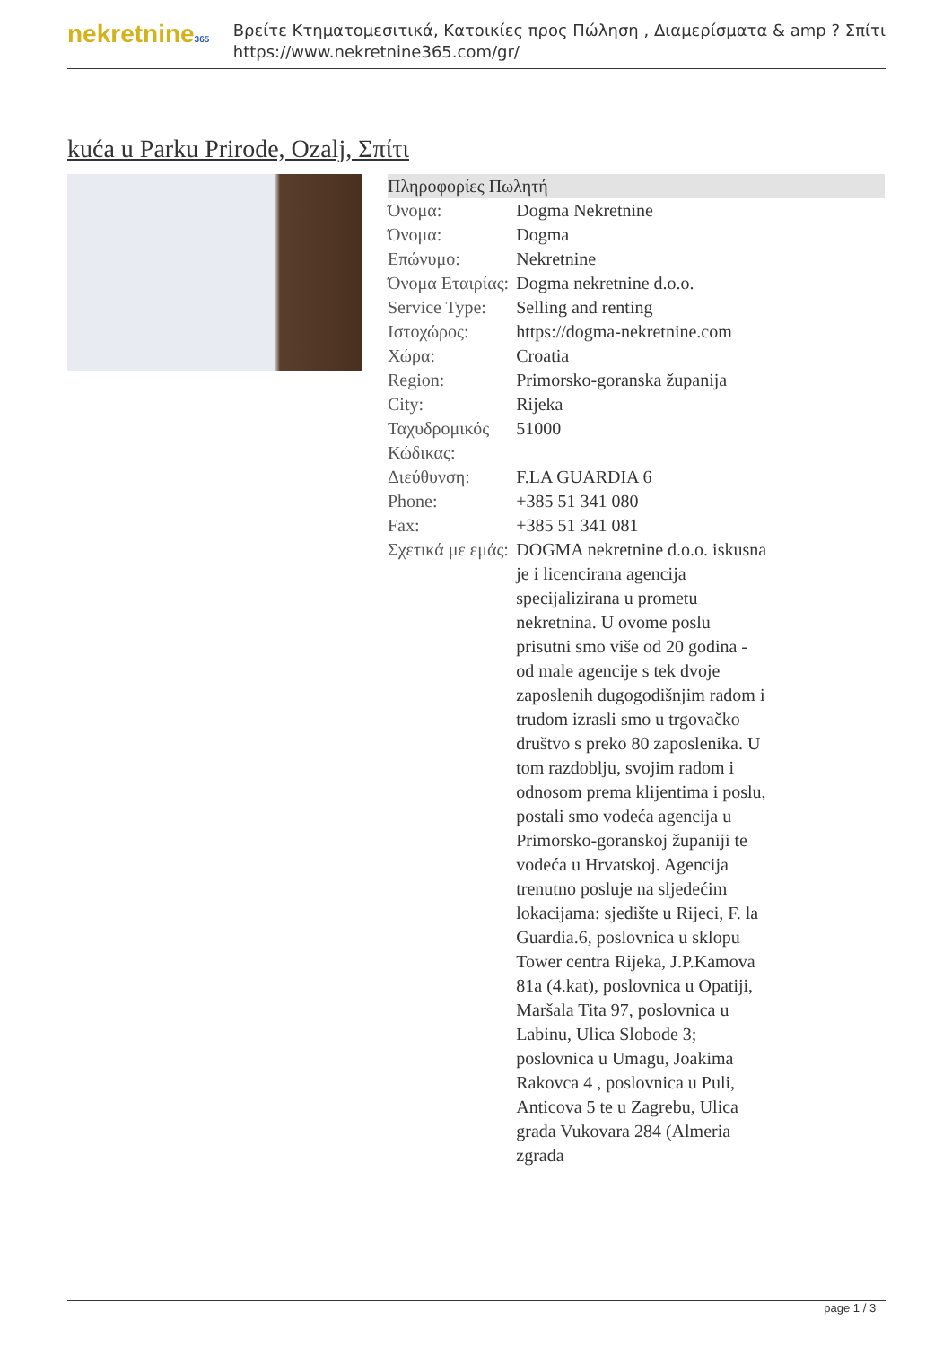nekretnine365
Βρείτε Κτηματομεσιτικά, Κατοικίες προς Πώληση , Διαμερίσματα & amp ? Σπίτι
https://www.nekretnine365.com/gr/
kuća u Parku Prirode, Ozalj, Σπίτι
| Πληροφορίες Πωλητή | |
| --- | --- |
| Όνομα: | Dogma Nekretnine |
| Όνομα: | Dogma |
| Επώνυμο: | Nekretnine |
| Όνομα Εταιρίας: | Dogma nekretnine d.o.o. |
| Service Type: | Selling and renting |
| Ιστοχώρος: | https://dogma-nekretnine.com |
| Χώρα: | Croatia |
| Region: | Primorsko-goranska županija |
| City: | Rijeka |
| Ταχυδρομικός Κώδικας: | 51000 |
| Διεύθυνση: | F.LA GUARDIA 6 |
| Phone: | +385 51 341 080 |
| Fax: | +385 51 341 081 |
| Σχετικά με εμάς: | DOGMA nekretnine d.o.o. iskusna je i licencirana agencija specijalizirana u prometu nekretnina. U ovome poslu prisutni smo više od 20 godina - od male agencije s tek dvoje zaposlenih dugogodišnjim radom i trudom izrasli smo u trgovačko društvo s preko 80 zaposlenika. U tom razdoblju, svojim radom i odnosom prema klijentima i poslu, postali smo vodeća agencija u Primorsko-goranskoj županiji te vodeća u Hrvatskoj. Agencija trenutno posluje na sljedećim lokacijama: sjedište u Rijeci, F. la Guardia.6, poslovnica u sklopu Tower centra Rijeka, J.P.Kamova 81a (4.kat), poslovnica u Opatiji, Maršala Tita 97, poslovnica u Labinu, Ulica Slobode 3; poslovnica u Umagu, Joakima Rakovca 4 , poslovnica u Puli, Anticova 5 te u Zagrebu, Ulica grada Vukovara 284 (Almeria zgrada |
page 1 / 3